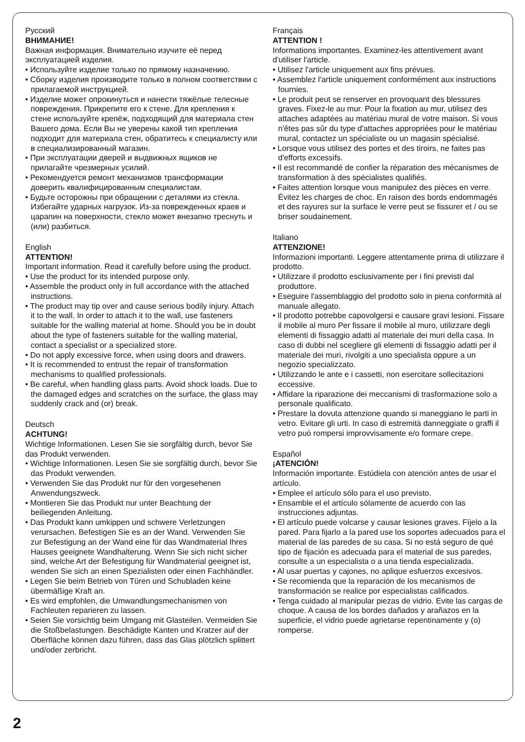Русский
ВНИМАНИЕ!
Важная информация. Внимательно изучите её перед эксплуатацией изделия.
• Используйте изделие только по прямому назначению.
• Сборку изделия производите только в полном соответствии с прилагаемой инструкцией.
• Изделие может опрокинуться и нанести тяжёлые телесные повреждения. Прикрепите его к стене. Для крепления к стене используйте крепёж, подходящий для материала стен Вашего дома. Если Вы не уверены какой тип крепления подходит для материала стен, обратитесь к специалисту или в специализированный магазин.
• При эксплуатации дверей и выдвижных ящиков не прилагайте чрезмерных усилий.
• Рекомендуется ремонт механизмов трансформации доверить квалифицированным специалистам.
• Будьте осторожны при обращении с деталями из стекла. Избегайте ударных нагрузок. Из-за поврежденных краев и царапин на поверхности, стекло может внезапно треснуть и (или) разбиться.
English
ATTENTION!
Important information. Read it carefully before using the product.
• Use the product for its intended purpose only.
• Assemble the product only in full accordance with the attached instructions.
• The product may tip over and cause serious bodily injury. Attach it to the wall. In order to attach it to the wall, use fasteners suitable for the walling material at home. Should you be in doubt about the type of fasteners suitable for the walling material, contact a specialist or a specialized store.
• Do not apply excessive force, when using doors and drawers.
• It is recommended to entrust the repair of transformation mechanisms to qualified professionals.
• Be careful, when handling glass parts. Avoid shock loads. Due to the damaged edges and scratches on the surface, the glass may suddenly crack and (or) break.
Deutsch
ACHTUNG!
Wichtige Informationen. Lesen Sie sie sorgfältig durch, bevor Sie das Produkt verwenden.
• Wichtige Informationen. Lesen Sie sie sorgfältig durch, bevor Sie das Produkt verwenden.
• Verwenden Sie das Produkt nur für den vorgesehenen Anwendungszweck.
• Montieren Sie das Produkt nur unter Beachtung der beiliegenden Anleitung.
• Das Produkt kann umkippen und schwere Verletzungen verursachen. Befestigen Sie es an der Wand. Verwenden Sie zur Befestigung an der Wand eine für das Wandmaterial Ihres Hauses geeignete Wandhalterung. Wenn Sie sich nicht sicher sind, welche Art der Befestigung für Wandmaterial geeignet ist, wenden Sie sich an einen Spezialisten oder einen Fachhändler.
• Legen Sie beim Betrieb von Türen und Schubladen keine übermäßige Kraft an.
• Es wird empfohlen, die Umwandlungsmechanismen von Fachleuten reparieren zu lassen.
• Seien Sie vorsichtig beim Umgang mit Glasteilen. Vermeiden Sie die Stoßbelastungen. Beschädigte Kanten und Kratzer auf der Oberfläche können dazu führen, dass das Glas plötzlich splittert und/oder zerbricht.
Français
ATTENTION !
Informations importantes. Examinez-les attentivement avant d'utiliser l'article.
• Utilisez l'article uniquement aux fins prévues.
• Assemblez l'article uniquement conformément aux instructions fournies.
• Le produit peut se renserver en provoquant des blessures graves. Fixez-le au mur. Pour la fixation au mur, utilisez des attaches adaptées au matériau mural de votre maison. Si vous n'êtes pas sûr du type d'attaches appropriées pour le matériau mural, contactez un spécialiste ou un magasin spécialisé.
• Lorsque vous utilisez des portes et des tiroirs, ne faites pas d'efforts excessifs.
• Il est recommandé de confier la réparation des mécanismes de transformation à des spécialistes qualifiés.
• Faites attention lorsque vous manipulez des pièces en verre. Évitez les charges de choc. En raison des bords endommagés et des rayures sur la surface le verre peut se fissurer et / ou se briser soudainement.
Italiano
ATTENZIONE!
Informazioni importanti. Leggere attentamente prima di utilizzare il prodotto.
• Utilizzare il prodotto esclusivamente per i fini previsti dal produttore.
• Eseguire l'assemblaggio del prodotto solo in piena conformità al manuale allegato.
• Il prodotto potrebbe capovolgersi e causare gravi lesioni. Fissare il mobile al muro Per fissare il mobile al muro, utilizzare degli elementi di fissaggio adatti al materiale dei muri della casa. In caso di dubbi nel scegliere gli elementi di fissaggio adatti per il materiale dei muri, rivolgiti a uno specialista oppure a un negozio specializzato.
• Utilizzando le ante e i cassetti, non esercitare sollecitazioni eccessive.
• Affidare la riparazione dei meccanismi di trasformazione solo a personale qualificato.
• Prestare la dovuta attenzione quando si maneggiano le parti in vetro. Evitare gli urti. In caso di estremità danneggiate o graffi il vetro può rompersi improvvisamente e/o formare crepe.
Español
¡ATENCIÓN!
Información importante. Estúdiela con atención antes de usar el artículo.
• Emplee el artículo sólo para el uso previsto.
• Ensamble el el artículo sólamente de acuerdo con las instrucciones adjuntas.
• El artículo puede volcarse y causar lesiones graves. Fíjelo a la pared. Para fijarlo a la pared use los soportes adecuados para el material de las paredes de su casa. Si no está seguro de qué tipo de fijación es adecuada para el material de sus paredes, consulte a un especialista o a una tienda especializada.
• Al usar puertas y cajones, no aplique esfuerzos excesivos.
• Se recomienda que la reparación de los mecanismos de transformación se realice por especialistas calificados.
• Tenga cuidado al manipular piezas de vidrio. Evite las cargas de choque. A causa de los bordes dañados y arañazos en la superficie, el vidrio puede agrietarse repentinamente y (o) romperse.
2